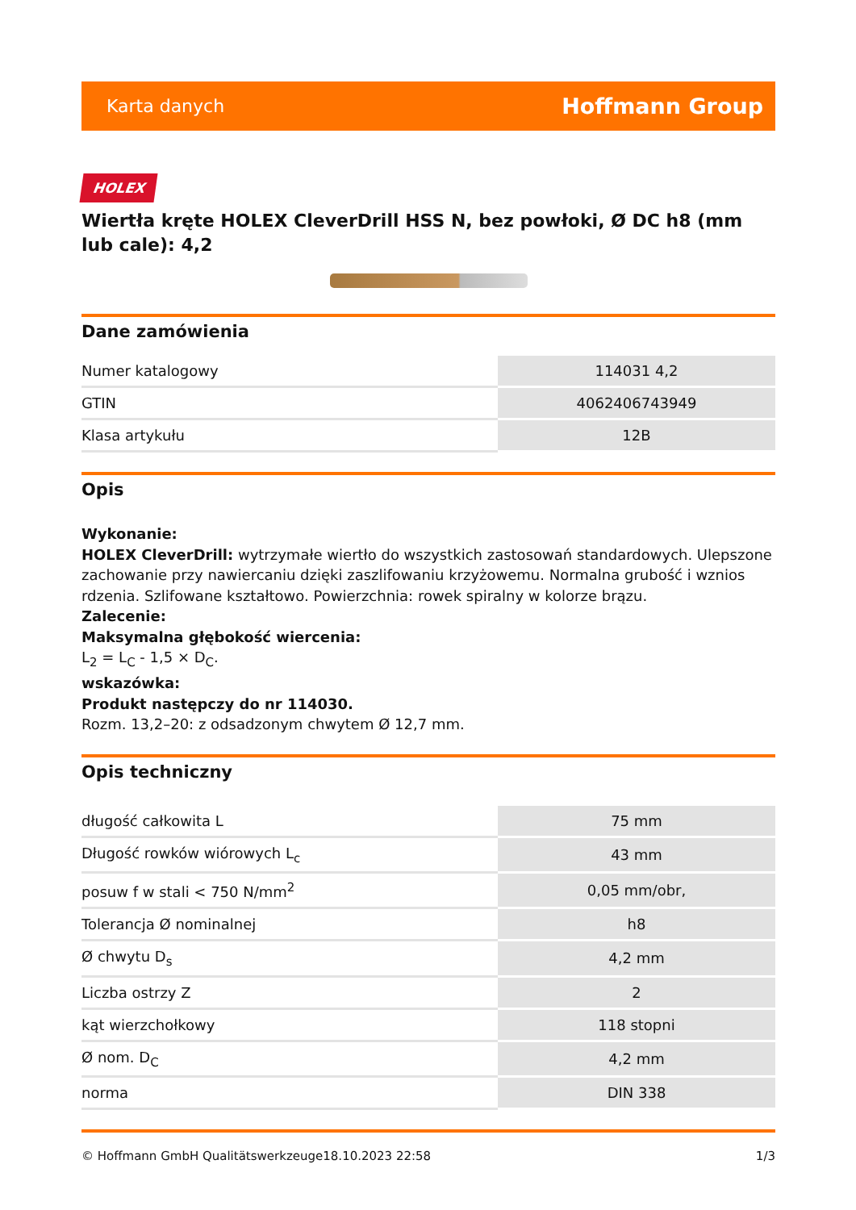Karta danych Hoffmann Group
HOLEX
Wiertła kręte HOLEX CleverDrill HSS N, bez powłoki, Ø DC h8 (mm lub cale): 4,2
Dane zamówienia
| Numer katalogowy | 114031 4,2 |
| GTIN | 4062406743949 |
| Klasa artykułu | 12B |
Opis
Wykonanie:
HOLEX CleverDrill: wytrzymałe wiertło do wszystkich zastosowań standardowych. Ulepszone zachowanie przy nawiercaniu dzięki zaszlifowaniu krzyżowemu. Normalna grubość i wznios rdzenia. Szlifowane kształtowo. Powierzchnia: rowek spiralny w kolorze brązu.
Zalecenie:
Maksymalna głębokość wiercenia:
L<sub>2</sub> = L<sub>C</sub> - 1,5 × D<sub>C</sub>.
wskazówka:
Produkt następczy do nr 114030.
Rozm. 13,2–20: z odsadzonym chwytem Ø 12,7 mm.
Opis techniczny
| długość całkowita L | 75 mm |
| Długość rowków wiórowych L<sub>c</sub> | 43 mm |
| posuw f w stali < 750 N/mm<sup>2</sup> | 0,05 mm/obr, |
| Tolerancja Ø nominalnej | h8 |
| Ø chwytu D<sub>s</sub> | 4,2 mm |
| Liczba ostrzy Z | 2 |
| kąt wierzchołkowy | 118 stopni |
| Ø nom. D<sub>C</sub> | 4,2 mm |
| norma | DIN 338 |
© Hoffmann GmbH Qualitätswerkzeuge 18.10.2023 22:58 1/3